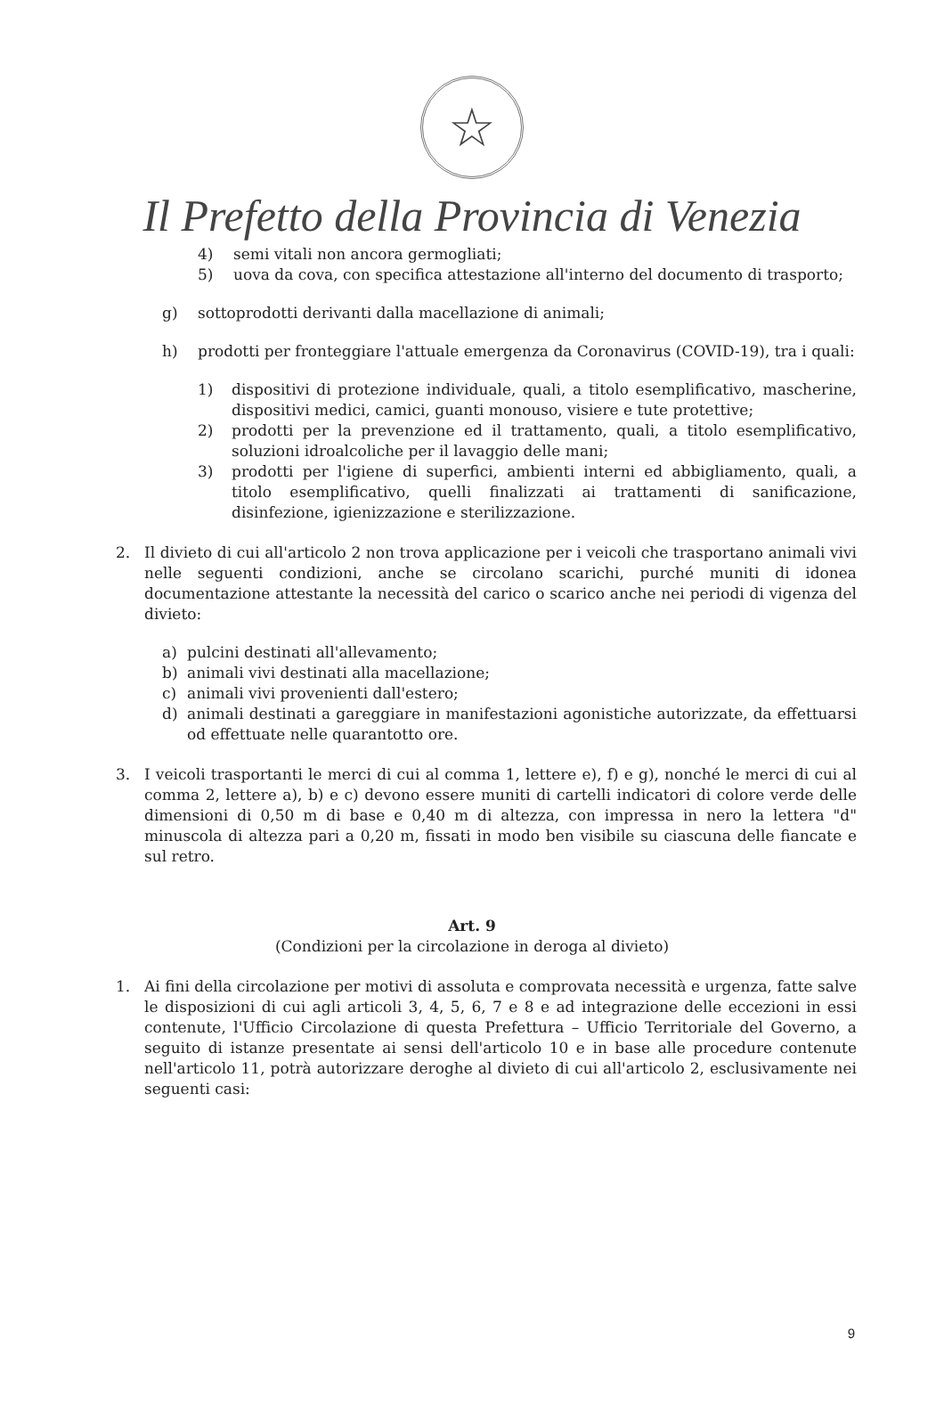☆
Il Prefetto della Provincia di Venezia
4) semi vitali non ancora germogliati;
5) uova da cova, con specifica attestazione all'interno del documento di trasporto;
g) sottoprodotti derivanti dalla macellazione di animali;
h) prodotti per fronteggiare l'attuale emergenza da Coronavirus (COVID-19), tra i quali:
1) dispositivi di protezione individuale, quali, a titolo esemplificativo, mascherine, dispositivi medici, camici, guanti monouso, visiere e tute protettive;
2) prodotti per la prevenzione ed il trattamento, quali, a titolo esemplificativo, soluzioni idroalcoliche per il lavaggio delle mani;
3) prodotti per l'igiene di superfici, ambienti interni ed abbigliamento, quali, a titolo esemplificativo, quelli finalizzati ai trattamenti di sanificazione, disinfezione, igienizzazione e sterilizzazione.
2. Il divieto di cui all'articolo 2 non trova applicazione per i veicoli che trasportano animali vivi nelle seguenti condizioni, anche se circolano scarichi, purché muniti di idonea documentazione attestante la necessità del carico o scarico anche nei periodi di vigenza del divieto:
a) pulcini destinati all'allevamento;
b) animali vivi destinati alla macellazione;
c) animali vivi provenienti dall'estero;
d) animali destinati a gareggiare in manifestazioni agonistiche autorizzate, da effettuarsi od effettuate nelle quarantotto ore.
3. I veicoli trasportanti le merci di cui al comma 1, lettere e), f) e g), nonché le merci di cui al comma 2, lettere a), b) e c) devono essere muniti di cartelli indicatori di colore verde delle dimensioni di 0,50 m di base e 0,40 m di altezza, con impressa in nero la lettera "d" minuscola di altezza pari a 0,20 m, fissati in modo ben visibile su ciascuna delle fiancate e sul retro.
Art. 9
(Condizioni per la circolazione in deroga al divieto)
1. Ai fini della circolazione per motivi di assoluta e comprovata necessità e urgenza, fatte salve le disposizioni di cui agli articoli 3, 4, 5, 6, 7 e 8 e ad integrazione delle eccezioni in essi contenute, l'Ufficio Circolazione di questa Prefettura – Ufficio Territoriale del Governo, a seguito di istanze presentate ai sensi dell'articolo 10 e in base alle procedure contenute nell'articolo 11, potrà autorizzare deroghe al divieto di cui all'articolo 2, esclusivamente nei seguenti casi:
9